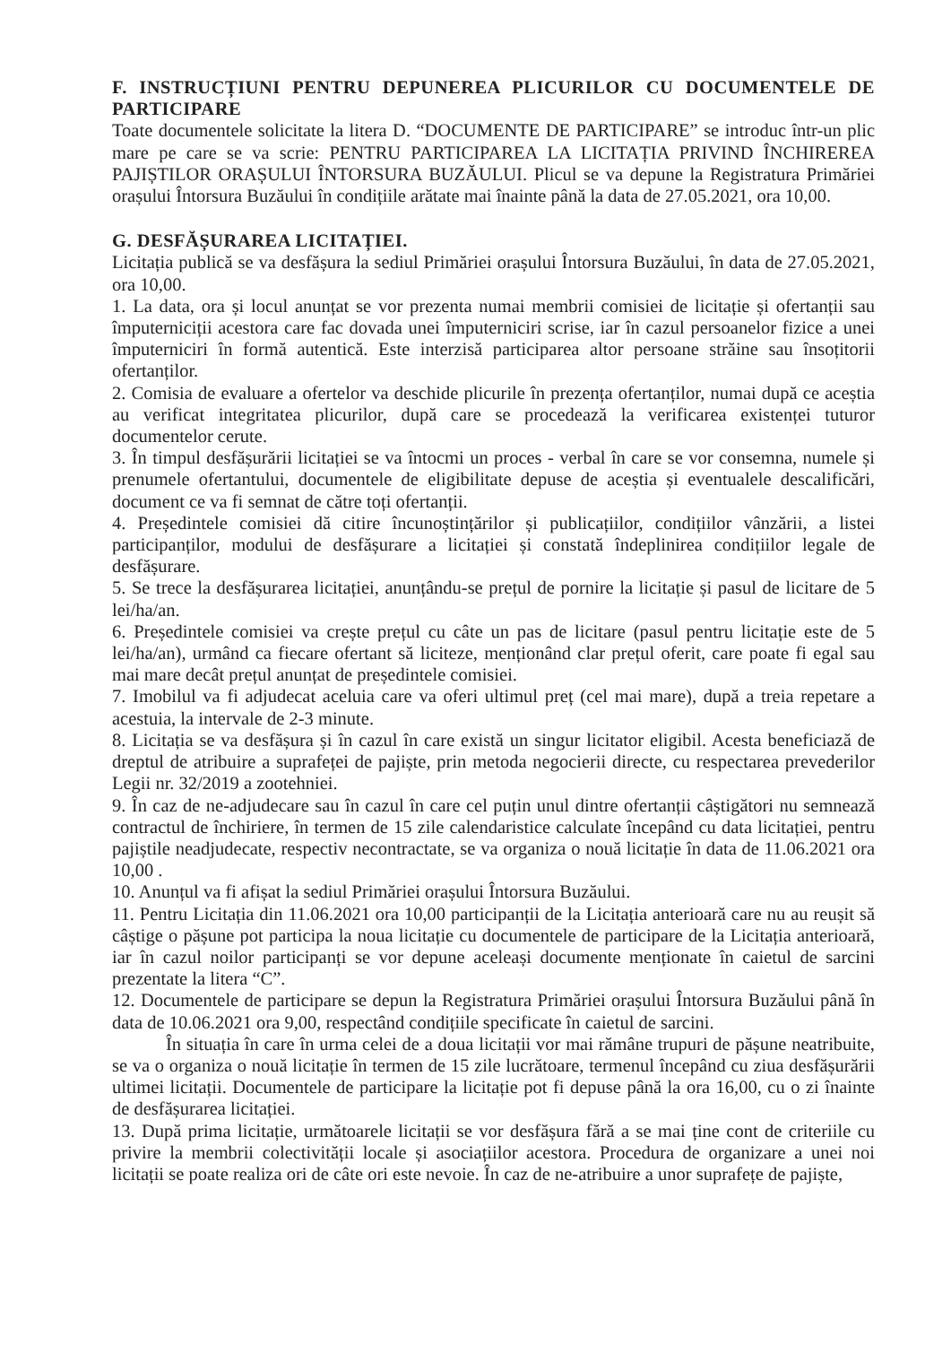F. INSTRUCȚIUNI PENTRU DEPUNEREA PLICURILOR CU DOCUMENTELE DE PARTICIPARE
Toate documentele solicitate la litera D. “DOCUMENTE DE PARTICIPARE” se introduc într-un plic mare pe care se va scrie: PENTRU PARTICIPAREA LA LICITAȚIA PRIVIND ÎNCHIREREA PAJIȘTILOR ORAȘULUI ÎNTORSURA BUZĂULUI. Plicul se va depune la Registratura Primăriei orașului Întorsura Buzăului în condițiile arătate mai înainte până la data de 27.05.2021, ora 10,00.
G. DESFĂȘURAREA LICITAȚIEI.
Licitația publică se va desfășura la sediul Primăriei orașului Întorsura Buzăului, în data de 27.05.2021, ora 10,00.
1. La data, ora și locul anunțat se vor prezenta numai membrii comisiei de licitație și ofertanții sau împuterniciții acestora care fac dovada unei împuterniciri scrise, iar în cazul persoanelor fizice a unei împuterniciri în formă autentică. Este interzisă participarea altor persoane străine sau însoțitorii ofertanților.
2. Comisia de evaluare a ofertelor va deschide plicurile în prezența ofertanților, numai după ce aceștia au verificat integritatea plicurilor, după care se procedează la verificarea existenței tuturor documentelor cerute.
3. În timpul desfășurării licitației se va întocmi un proces - verbal în care se vor consemna, numele și prenumele ofertantului, documentele de eligibilitate depuse de aceștia și eventualele descalificări, document ce va fi semnat de către toți ofertanții.
4. Președintele comisiei dă citire încunoștințărilor și publicațiilor, condițiilor vânzării, a listei participanților, modului de desfășurare a licitației și constată îndeplinirea condițiilor legale de desfășurare.
5. Se trece la desfășurarea licitației, anunțându-se prețul de pornire la licitație și pasul de licitare de 5 lei/ha/an.
6. Președintele comisiei va crește prețul cu câte un pas de licitare (pasul pentru licitație este de 5 lei/ha/an), urmând ca fiecare ofertant să liciteze, menționând clar prețul oferit, care poate fi egal sau mai mare decât prețul anunțat de președintele comisiei.
7. Imobilul va fi adjudecat aceluia care va oferi ultimul preț (cel mai mare), după a treia repetare a acestuia, la intervale de 2-3 minute.
8. Licitația se va desfășura și în cazul în care există un singur licitator eligibil. Acesta beneficiază de dreptul de atribuire a suprafeței de pajiște, prin metoda negocierii directe, cu respectarea prevederilor Legii nr. 32/2019 a zootehniei.
9. În caz de ne-adjudecare sau în cazul în care cel puțin unul dintre ofertanții câștigători nu semnează contractul de închiriere, în termen de 15 zile calendaristice calculate începând cu data licitației, pentru pajiștile neadjudecate, respectiv necontractate, se va organiza o nouă licitație în data de 11.06.2021 ora 10,00 .
10. Anunțul va fi afișat la sediul Primăriei orașului Întorsura Buzăului.
11. Pentru Licitația din 11.06.2021 ora 10,00 participanții de la Licitația anterioară care nu au reușit să câștige o pășune pot participa la noua licitație cu documentele de participare de la Licitația anterioară, iar în cazul noilor participanți se vor depune aceleași documente menționate în caietul de sarcini prezentate la litera “C”.
12. Documentele de participare se depun la Registratura Primăriei orașului Întorsura Buzăului până în data de 10.06.2021 ora 9,00, respectând condițiile specificate în caietul de sarcini.
În situația în care în urma celei de a doua licitații vor mai rămâne trupuri de pășune neatribuite, se va o organiza o nouă licitație în termen de 15 zile lucrătoare, termenul începând cu ziua desfășurării ultimei licitații. Documentele de participare la licitație pot fi depuse până la ora 16,00, cu o zi înainte de desfășurarea licitației.
13. După prima licitație, următoarele licitații se vor desfășura fără a se mai ține cont de criteriile cu privire la membrii colectivității locale și asociațiilor acestora. Procedura de organizare a unei noi licitații se poate realiza ori de câte ori este nevoie. În caz de ne-atribuire a unor suprafețe de pajiște,